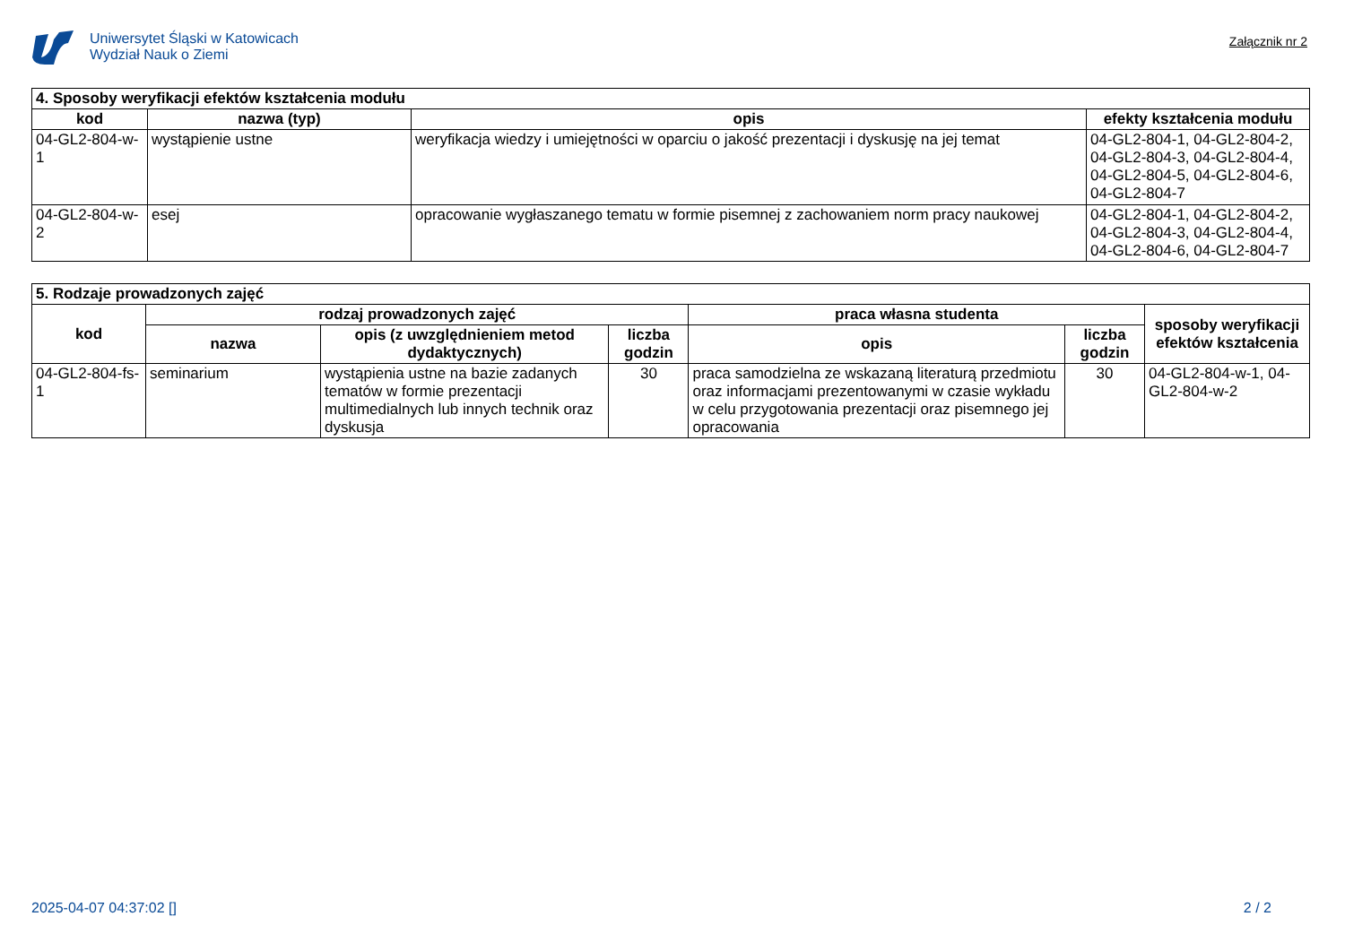Uniwersytet Śląski w Katowicach
Wydział Nauk o Ziemi
Załącznik nr 2
| 4. Sposoby weryfikacji efektów kształcenia modułu | | | |
| --- | --- | --- | --- |
| kod | nazwa (typ) | opis | efekty kształcenia modułu |
| 04-GL2-804-w-1 | wystąpienie ustne | weryfikacja wiedzy i umiejętności w oparciu o jakość prezentacji i dyskusję na jej temat | 04-GL2-804-1, 04-GL2-804-2, 04-GL2-804-3, 04-GL2-804-4, 04-GL2-804-5, 04-GL2-804-6, 04-GL2-804-7 |
| 04-GL2-804-w-2 | esej | opracowanie wygłaszanego tematu w formie pisemnej z zachowaniem norm pracy naukowej | 04-GL2-804-1, 04-GL2-804-2, 04-GL2-804-3, 04-GL2-804-4, 04-GL2-804-6, 04-GL2-804-7 |
| 5. Rodzaje prowadzonych zajęć | | | | | | |
| --- | --- | --- | --- | --- | --- | --- |
| kod | rodzaj prowadzonych zajęć | | | praca własna studenta | | sposoby weryfikacji efektów kształcenia |
| | nazwa | opis (z uwzględnieniem metod dydaktycznych) | liczba godzin | opis | liczba godzin | |
| 04-GL2-804-fs-1 | seminarium | wystąpienia ustne na bazie zadanych tematów w formie prezentacji multimedialnych lub innych technik oraz dyskusja | 30 | praca samodzielna ze wskazaną literaturą przedmiotu oraz informacjami prezentowanymi w czasie wykładu w celu przygotowania prezentacji oraz pisemnego jej opracowania | 30 | 04-GL2-804-w-1, 04-GL2-804-w-2 |
2025-04-07 04:37:02 [] 2 / 2